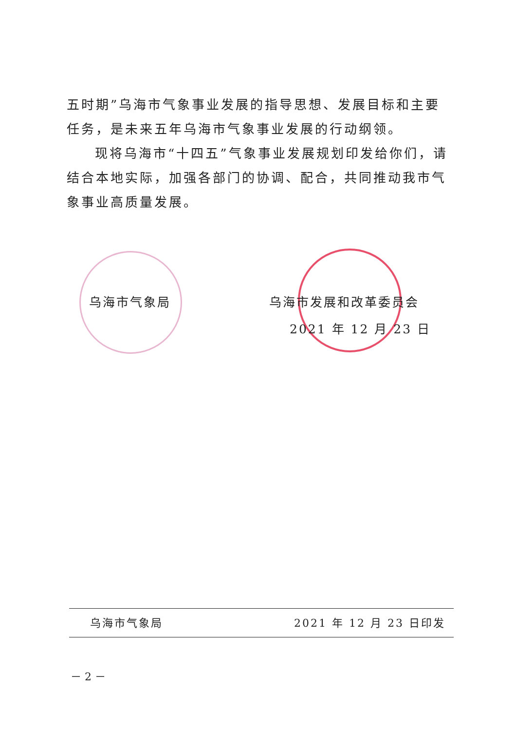五时期”乌海市气象事业发展的指导思想、发展目标和主要任务，是未来五年乌海市气象事业发展的行动纲领。
现将乌海市“十四五”气象事业发展规划印发给你们，请结合本地实际，加强各部门的协调、配合，共同推动我市气象事业高质量发展。
乌海市气象局 乌海市发展和改革委员会
2021 年 12 月 23 日
乌海市气象局 2021 年 12 月 23 日印发
－ 2 －